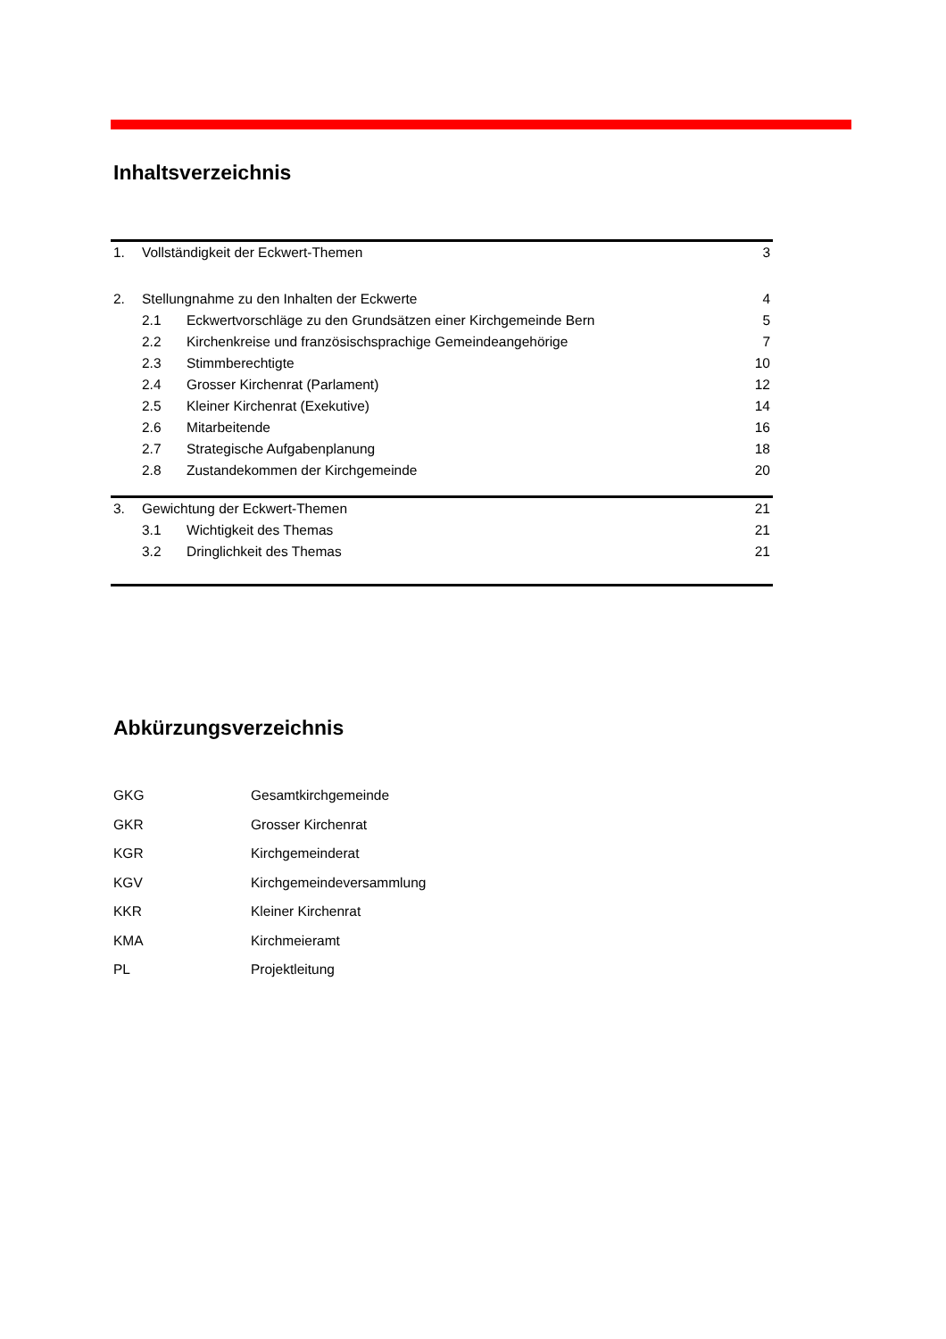Inhaltsverzeichnis
| 1. | Vollständigkeit der Eckwert-Themen | | 3 |
| 2. | Stellungnahme zu den Inhalten der Eckwerte | | 4 |
| | 2.1 | Eckwertvorschläge zu den Grundsätzen einer Kirchgemeinde Bern | 5 |
| | 2.2 | Kirchenkreise und französischsprachige Gemeindeangehörige | 7 |
| | 2.3 | Stimmberechtigte | 10 |
| | 2.4 | Grosser Kirchenrat (Parlament) | 12 |
| | 2.5 | Kleiner Kirchenrat (Exekutive) | 14 |
| | 2.6 | Mitarbeitende | 16 |
| | 2.7 | Strategische Aufgabenplanung | 18 |
| | 2.8 | Zustandekommen der Kirchgemeinde | 20 |
| 3. | Gewichtung der Eckwert-Themen | | 21 |
| | 3.1 | Wichtigkeit des Themas | 21 |
| | 3.2 | Dringlichkeit des Themas | 21 |
Abkürzungsverzeichnis
| GKG | Gesamtkirchgemeinde |
| GKR | Grosser Kirchenrat |
| KGR | Kirchgemeinderat |
| KGV | Kirchgemeindeversammlung |
| KKR | Kleiner Kirchenrat |
| KMA | Kirchmeieramt |
| PL | Projektleitung |